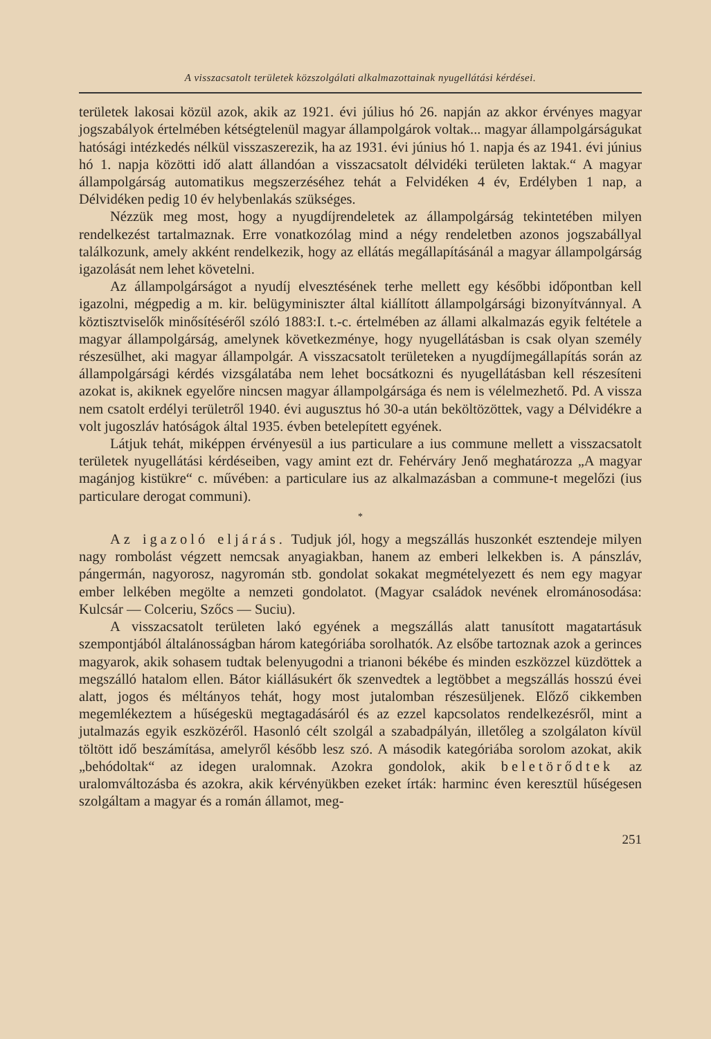A visszacsatolt területek közszolgálati alkalmazottainak nyugellátási kérdései.
területek lakosai közül azok, akik az 1921. évi július hó 26. napján az akkor érvényes magyar jogszabályok értelmében kétségtelenül magyar állampolgárok voltak... magyar állampolgárságukat hatósági intézkedés nélkül visszaszerezik, ha az 1931. évi június hó 1. napja és az 1941. évi június hó 1. napja közötti idő alatt állandóan a visszacsatolt délvidéki területen laktak.“ A magyar állampolgárság automatikus megszerzéséhez tehát a Felvidéken 4 év, Erdélyben 1 nap, a Délvidéken pedig 10 év helybenlakás szükséges.
Nézzük meg most, hogy a nyugdíjrendeletek az állampolgárság tekintetében milyen rendelkezést tartalmaznak. Erre vonatkozólag mind a négy rendeletben azonos jogszabállyal találkozunk, amely akként rendelkezik, hogy az ellátás megállapításánál a magyar állampolgárság igazolását nem lehet követelni.
Az állampolgárságot a nyudíj elvesztésének terhe mellett egy későbbi időpontban kell igazolni, mégpedig a m. kir. belügyminiszter által kiállított állampolgársági bizonyítvánnyal. A köztisztviselők minősítéséről szóló 1883:I. t.-c. értelmében az állami alkalmazás egyik feltétele a magyar állampolgárság, amelynek következménye, hogy nyugellátásban is csak olyan személy részesülhet, aki magyar állampolgár. A visszacsatolt területeken a nyugdíjmegállapítás során az állampolgársági kérdés vizsgálatába nem lehet bocsátkozni és nyugellátásban kell részesíteni azokat is, akiknek egyelőre nincsen magyar állampolgársága és nem is vélelmezhető. Pd. A vissza nem csatolt erdélyi területről 1940. évi augusztus hó 30-a után beköltözöttek, vagy a Délvidékre a volt jugoszláv hatóságok által 1935. évben betelepített egyének.
Látjuk tehát, miképpen érvényesül a ius particulare a ius commune mellett a visszacsatolt területek nyugellátási kérdéseiben, vagy amint ezt dr. Fehérváry Jenő meghatározza „A magyar magánjog kistükre“ c. művében: a particulare ius az alkalmazásban a commune-t megelőzi (ius particulare derogat communi).
*
Az igazoló eljárás. Tudjuk jól, hogy a megszállás huszonkét esztendeje milyen nagy rombolást végzett nemcsak anyagiakban, hanem az emberi lelkekben is. A pánszláv, pángermán, nagyorosz, nagyromán stb. gondolat sokakat megmételyezett és nem egy magyar ember lelkében megölte a nemzeti gondolatot. (Magyar családok nevének elrománosodása: Kulcsár — Colceriu, Szőcs — Suciu).
A visszacsatolt területen lakó egyének a megszállás alatt tanusított magatartásuk szempontjából általánosságban három kategóriába sorolhatók. Az elsőbe tartoznak azok a gerinces magyarok, akik sohasem tudtak belenyugodni a trianoni békébe és minden eszközzel küzdöttek a megszálló hatalom ellen. Bátor kiállásukért ők szenvedtek a legtöbbet a megszállás hosszú évei alatt, jogos és méltányos tehát, hogy most jutalomban részesüljenek. Előző cikkemben megemlékeztem a hűségeskü megtagadásáról és az ezzel kapcsolatos rendelkezésről, mint a jutalmazás egyik eszközéről. Hasonló célt szolgál a szabadpályán, illetőleg a szolgálaton kívül töltött idő beszámítása, amelyről később lesz szó. A második kategóriába sorolom azokat, akik „behódoltak“ az idegen uralomnak. Azokra gondolok, akik beletörődtek az uralomváltozásba és azokra, akik kérvényükben ezeket írták: harminc éven keresztül hűségesen szolgáltam a magyar és a román államot, meg-
251